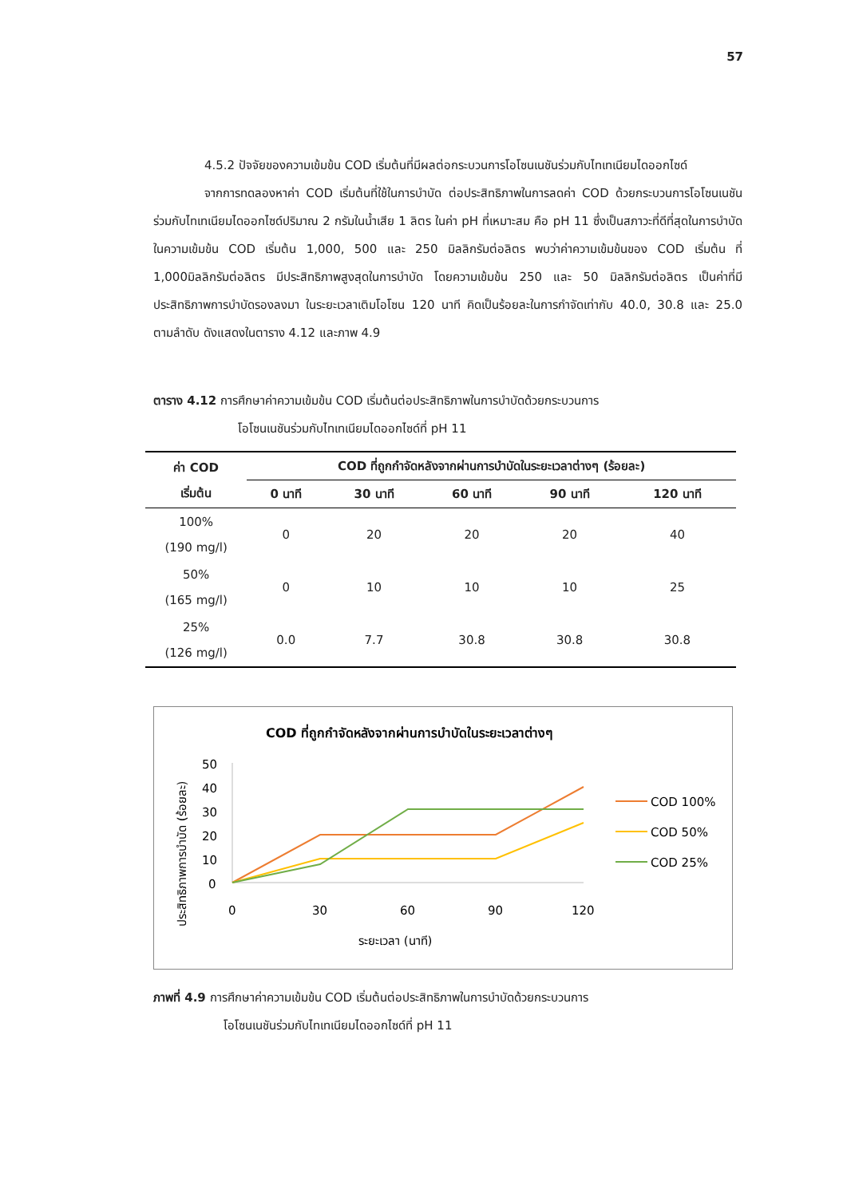57
4.5.2 ปัจจัยของความเข้มข้น COD เริ่มต้นที่มีผลต่อกระบวนการโอโซนเนชันร่วมกับไทเทเนียมไดออกไซด์
จากการทดลองหาค่า COD เริ่มต้นที่ใช้ในการบำบัด ต่อประสิทธิภาพในการลดค่า COD ด้วยกระบวนการโอโซนเนชันร่วมกับไทเทเนียมไดออกไซด์ปริมาณ 2 กรัมในน้ำเสีย 1 ลิตร ในค่า pH ที่เหมาะสม คือ pH 11 ซึ่งเป็นสภาวะที่ดีที่สุดในการบำบัดในความเข้มข้น COD เริ่มต้น 1,000, 500 และ 250 มิลลิกรัมต่อลิตร พบว่าค่าความเข้มข้นของ COD เริ่มต้น ที่ 1,000มิลลิกรัมต่อลิตร มีประสิทธิภาพสูงสุดในการบำบัด โดยความเข้มข้น 250 และ 50 มิลลิกรัมต่อลิตร เป็นค่าที่มีประสิทธิภาพการบำบัดรองลงมา ในระยะเวลาเติมโอโซน 120 นาที คิดเป็นร้อยละในการกำจัดเท่ากับ 40.0, 30.8 และ 25.0 ตามลำดับ ดังแสดงในตาราง 4.12 และภาพ 4.9
ตาราง 4.12 การศึกษาค่าความเข้มข้น COD เริ่มต้นต่อประสิทธิภาพในการบำบัดด้วยกระบวนการ
โอโซนเนชันร่วมกับไทเทเนียมไดออกไซด์ที่ pH 11
| ค่า COD เริ่มต้น | COD ที่ถูกกำจัดหลังจากผ่านการบำบัดในระยะเวลาต่างๆ (ร้อยละ) | | | | |
| --- | --- | --- | --- | --- | --- |
| | 0 นาที | 30 นาที | 60 นาที | 90 นาที | 120 นาที |
| 100% (190 mg/l) | 0 | 20 | 20 | 20 | 40 |
| 50% (165 mg/l) | 0 | 10 | 10 | 10 | 25 |
| 25% (126 mg/l) | 0.0 | 7.7 | 30.8 | 30.8 | 30.8 |
COD ที่ถูกกำจัดหลังจากผ่านการบำบัดในระยะเวลาต่างๆ
ประสิทธิภาพการบำบัด (ร้อยละ)
50
40
30
20
10
0
0
30
60
90
120
ระยะเวลา (นาที)
COD 100%
COD 50%
COD 25%
ภาพที่ 4.9 การศึกษาค่าความเข้มข้น COD เริ่มต้นต่อประสิทธิภาพในการบำบัดด้วยกระบวนการ
โอโซนเนชันร่วมกับไทเทเนียมไดออกไซด์ที่ pH 11